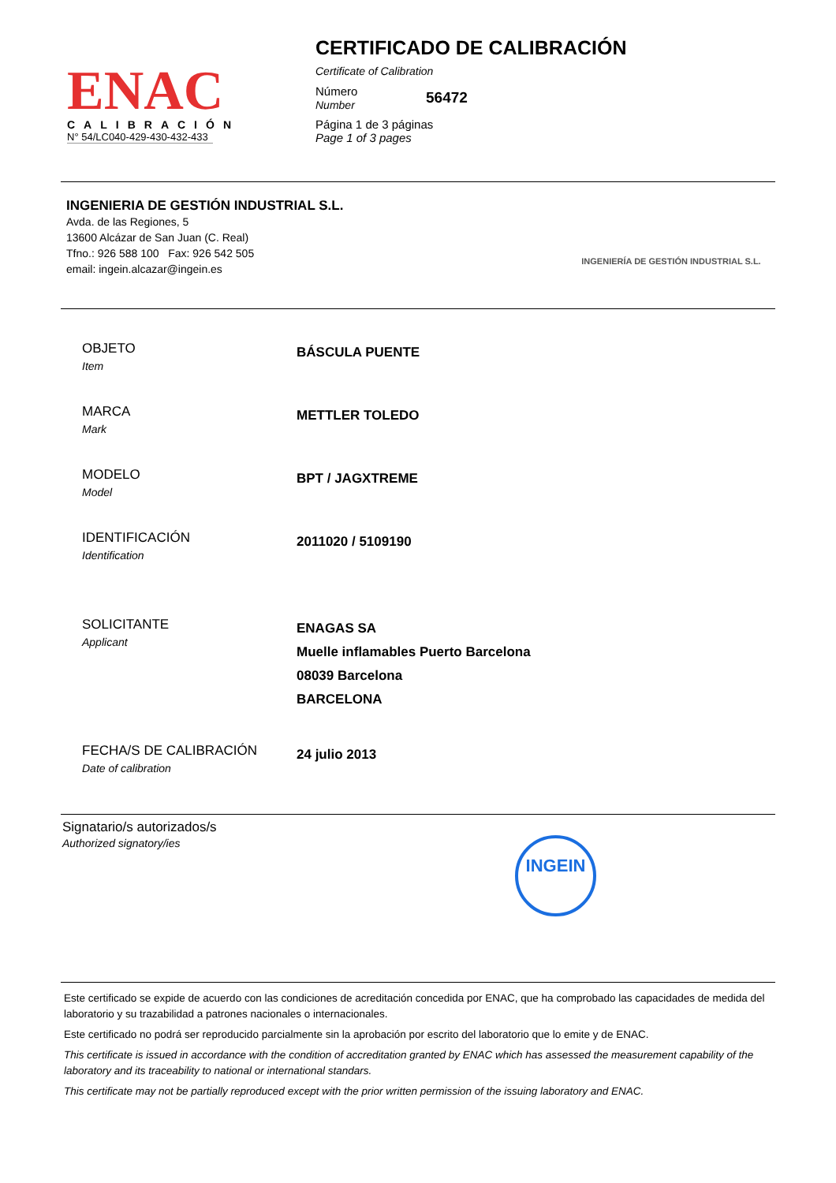ENAC
CALIBRACIÓN
N° 54/LC040-429-430-432-433
CERTIFICADO DE CALIBRACIÓN
Certificate of Calibration
Número
Number
56472
Página 1 de 3 páginas
Page 1 of 3 pages
INGENIERIA DE GESTIÓN INDUSTRIAL S.L.
Avda. de las Regiones, 5
13600 Alcázar de San Juan (C. Real)
Tfno.: 926 588 100 Fax: 926 542 505
email: ingein.alcazar@ingein.es
INGENIERÍA DE GESTIÓN INDUSTRIAL S.L.
OBJETO
Item
BÁSCULA PUENTE
MARCA
Mark
METTLER TOLEDO
MODELO
Model
BPT / JAGXTREME
IDENTIFICACIÓN
Identification
2011020 / 5109190
SOLICITANTE
Applicant
ENAGAS SA
Muelle inflamables Puerto Barcelona
08039 Barcelona
BARCELONA
FECHA/S DE CALIBRACIÓN
Date of calibration
24 julio 2013
Signatario/s autorizados/s
Authorized signatory/ies
INGEIN
Este certificado se expide de acuerdo con las condiciones de acreditación concedida por ENAC, que ha comprobado las capacidades de medida del laboratorio y su trazabilidad a patrones nacionales o internacionales.
Este certificado no podrá ser reproducido parcialmente sin la aprobación por escrito del laboratorio que lo emite y de ENAC.
This certificate is issued in accordance with the condition of accreditation granted by ENAC which has assessed the measurement capability of the laboratory and its traceability to national or international standars.
This certificate may not be partially reproduced except with the prior written permission of the issuing laboratory and ENAC.